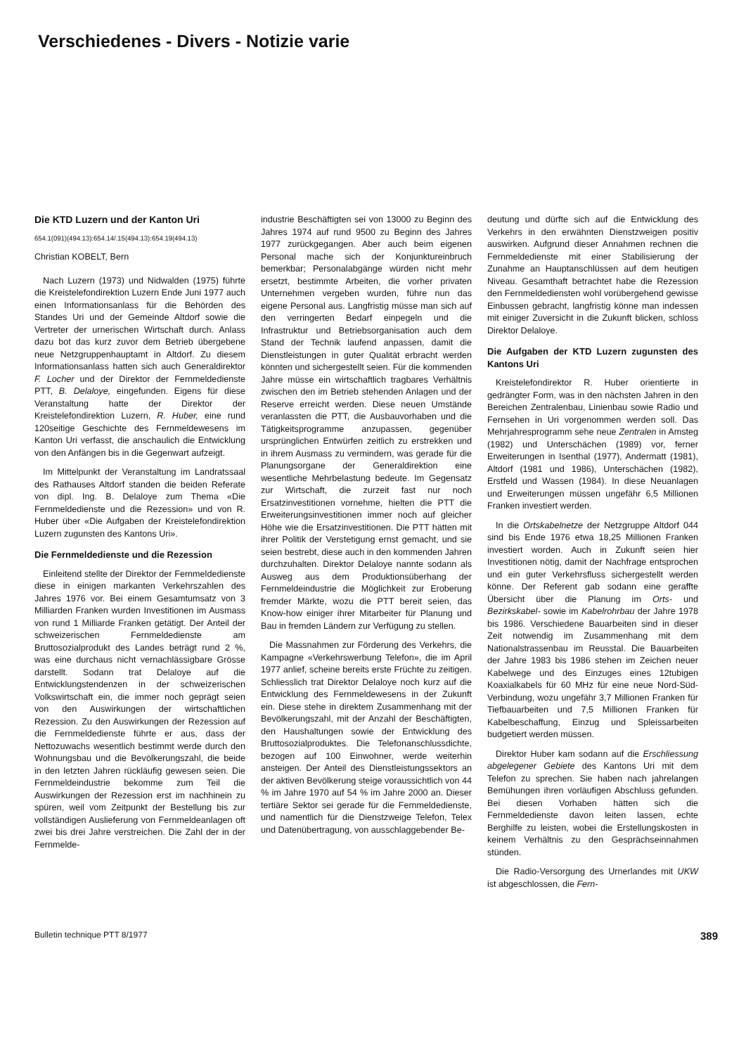Verschiedenes - Divers - Notizie varie
Die KTD Luzern und der Kanton Uri
654.1(091)(494.13):654.14/.15(494.13):654.19(494.13)
Christian KOBELT, Bern
Nach Luzern (1973) und Nidwalden (1975) führte die Kreistelefondirektion Luzern Ende Juni 1977 auch einen Informationsanlass für die Behörden des Standes Uri und der Gemeinde Altdorf sowie die Vertreter der urnerischen Wirtschaft durch. Anlass dazu bot das kurz zuvor dem Betrieb übergebene neue Netzgruppenhauptamt in Altdorf. Zu diesem Informationsanlass hatten sich auch Generaldirektor F. Locher und der Direktor der Fernmeldedienste PTT, B. Delaloye, eingefunden. Eigens für diese Veranstaltung hatte der Direktor der Kreistelefondirektion Luzern, R. Huber, eine rund 120seitige Geschichte des Fernmeldewesens im Kanton Uri verfasst, die anschaulich die Entwicklung von den Anfängen bis in die Gegenwart aufzeigt.
Im Mittelpunkt der Veranstaltung im Landratssaal des Rathauses Altdorf standen die beiden Referate von dipl. Ing. B. Delaloye zum Thema «Die Fernmeldedienste und die Rezession» und von R. Huber über «Die Aufgaben der Kreistelefondirektion Luzern zugunsten des Kantons Uri».
Die Fernmeldedienste und die Rezession
Einleitend stellte der Direktor der Fernmeldedienste diese in einigen markanten Verkehrszahlen des Jahres 1976 vor. Bei einem Gesamtumsatz von 3 Milliarden Franken wurden Investitionen im Ausmass von rund 1 Milliarde Franken getätigt. Der Anteil der schweizerischen Fernmeldedienste am Bruttosozialprodukt des Landes beträgt rund 2 %, was eine durchaus nicht vernachlässigbare Grösse darstellt. Sodann trat Delaloye auf die Entwicklungstendenzen in der schweizerischen Volkswirtschaft ein, die immer noch geprägt seien von den Auswirkungen der wirtschaftlichen Rezession. Zu den Auswirkungen der Rezession auf die Fernmeldedienste führte er aus, dass der Nettozuwachs wesentlich bestimmt werde durch den Wohnungsbau und die Bevölkerungszahl, die beide in den letzten Jahren rückläufig gewesen seien. Die Fernmeldeindustrie bekomme zum Teil die Auswirkungen der Rezession erst im nachhinein zu spüren, weil vom Zeitpunkt der Bestellung bis zur vollständigen Auslieferung von Fernmeldeanlagen oft zwei bis drei Jahre verstreichen. Die Zahl der in der Fernmelde-
industrie Beschäftigten sei von 13000 zu Beginn des Jahres 1974 auf rund 9500 zu Beginn des Jahres 1977 zurückgegangen. Aber auch beim eigenen Personal mache sich der Konjunktureinbruch bemerkbar; Personalabgänge würden nicht mehr ersetzt, bestimmte Arbeiten, die vorher privaten Unternehmen vergeben wurden, führe nun das eigene Personal aus. Langfristig müsse man sich auf den verringerten Bedarf einpegeln und die Infrastruktur und Betriebsorganisation auch dem Stand der Technik laufend anpassen, damit die Dienstleistungen in guter Qualität erbracht werden könnten und sichergestellt seien. Für die kommenden Jahre müsse ein wirtschaftlich tragbares Verhältnis zwischen den im Betrieb stehenden Anlagen und der Reserve erreicht werden. Diese neuen Umstände veranlassten die PTT, die Ausbauvorhaben und die Tätigkeitsprogramme anzupassen, gegenüber ursprünglichen Entwürfen zeitlich zu erstrekken und in ihrem Ausmass zu vermindern, was gerade für die Planungsorgane der Generaldirektion eine wesentliche Mehrbelastung bedeute. Im Gegensatz zur Wirtschaft, die zurzeit fast nur noch Ersatzinvestitionen vornehme, hielten die PTT die Erweiterungsinvestitionen immer noch auf gleicher Höhe wie die Ersatzinvestitionen. Die PTT hätten mit ihrer Politik der Verstetigung ernst gemacht, und sie seien bestrebt, diese auch in den kommenden Jahren durchzuhalten. Direktor Delaloye nannte sodann als Ausweg aus dem Produktionsüberhang der Fernmeldeindustrie die Möglichkeit zur Eroberung fremder Märkte, wozu die PTT bereit seien, das Know-how einiger ihrer Mitarbeiter für Planung und Bau in fremden Ländern zur Verfügung zu stellen.
Die Massnahmen zur Förderung des Verkehrs, die Kampagne «Verkehrswerbung Telefon», die im April 1977 anlief, scheine bereits erste Früchte zu zeitigen. Schliesslich trat Direktor Delaloye noch kurz auf die Entwicklung des Fernmeldewesens in der Zukunft ein. Diese stehe in direktem Zusammenhang mit der Bevölkerungszahl, mit der Anzahl der Beschäftigten, den Haushaltungen sowie der Entwicklung des Bruttosozialproduktes. Die Telefonanschlussdichte, bezogen auf 100 Einwohner, werde weiterhin ansteigen. Der Anteil des Dienstleistungssektors an der aktiven Bevölkerung steige voraussichtlich von 44 % im Jahre 1970 auf 54 % im Jahre 2000 an. Dieser tertiäre Sektor sei gerade für die Fernmeldedienste, und namentlich für die Dienstzweige Telefon, Telex und Datenübertragung, von ausschlaggebender Be-
deutung und dürfte sich auf die Entwicklung des Verkehrs in den erwähnten Dienstzweigen positiv auswirken. Aufgrund dieser Annahmen rechnen die Fernmeldedienste mit einer Stabilisierung der Zunahme an Hauptanschlüssen auf dem heutigen Niveau. Gesamthaft betrachtet habe die Rezession den Fernmeldediensten wohl vorübergehend gewisse Einbussen gebracht, langfristig könne man indessen mit einiger Zuversicht in die Zukunft blicken, schloss Direktor Delaloye.
Die Aufgaben der KTD Luzern zugunsten des Kantons Uri
Kreistelefondirektor R. Huber orientierte in gedrängter Form, was in den nächsten Jahren in den Bereichen Zentralenbau, Linienbau sowie Radio und Fernsehen in Uri vorgenommen werden soll. Das Mehrjahresprogramm sehe neue Zentralen in Amsteg (1982) und Unterschächen (1989) vor, ferner Erweiterungen in Isenthal (1977), Andermatt (1981), Altdorf (1981 und 1986), Unterschächen (1982), Erstfeld und Wassen (1984). In diese Neuanlagen und Erweiterungen müssen ungefähr 6,5 Millionen Franken investiert werden.
In die Ortskabelnetze der Netzgruppe Altdorf 044 sind bis Ende 1976 etwa 18,25 Millionen Franken investiert worden. Auch in Zukunft seien hier Investitionen nötig, damit der Nachfrage entsprochen und ein guter Verkehrsfluss sichergestellt werden könne. Der Referent gab sodann eine geraffte Übersicht über die Planung im Orts- und Bezirkskabel- sowie im Kabelrohrbau der Jahre 1978 bis 1986. Verschiedene Bauarbeiten sind in dieser Zeit notwendig im Zusammenhang mit dem Nationalstrassenbau im Reusstal. Die Bauarbeiten der Jahre 1983 bis 1986 stehen im Zeichen neuer Kabelwege und des Einzuges eines 12tubigen Koaxialkabels für 60 MHz für eine neue Nord-Süd-Verbindung, wozu ungefähr 3,7 Millionen Franken für Tiefbauarbeiten und 7,5 Millionen Franken für Kabelbeschaffung, Einzug und Spleissarbeiten budgetiert werden müssen.
Direktor Huber kam sodann auf die Erschliessung abgelegener Gebiete des Kantons Uri mit dem Telefon zu sprechen. Sie haben nach jahrelangen Bemühungen ihren vorläufigen Abschluss gefunden. Bei diesen Vorhaben hätten sich die Fernmeldedienste davon leiten lassen, echte Berghilfe zu leisten, wobei die Erstellungskosten in keinem Verhältnis zu den Gesprächseinnahmen stünden.
Die Radio-Versorgung des Urnerlandes mit UKW ist abgeschlossen, die Fern-
Bulletin technique PTT 8/1977 389